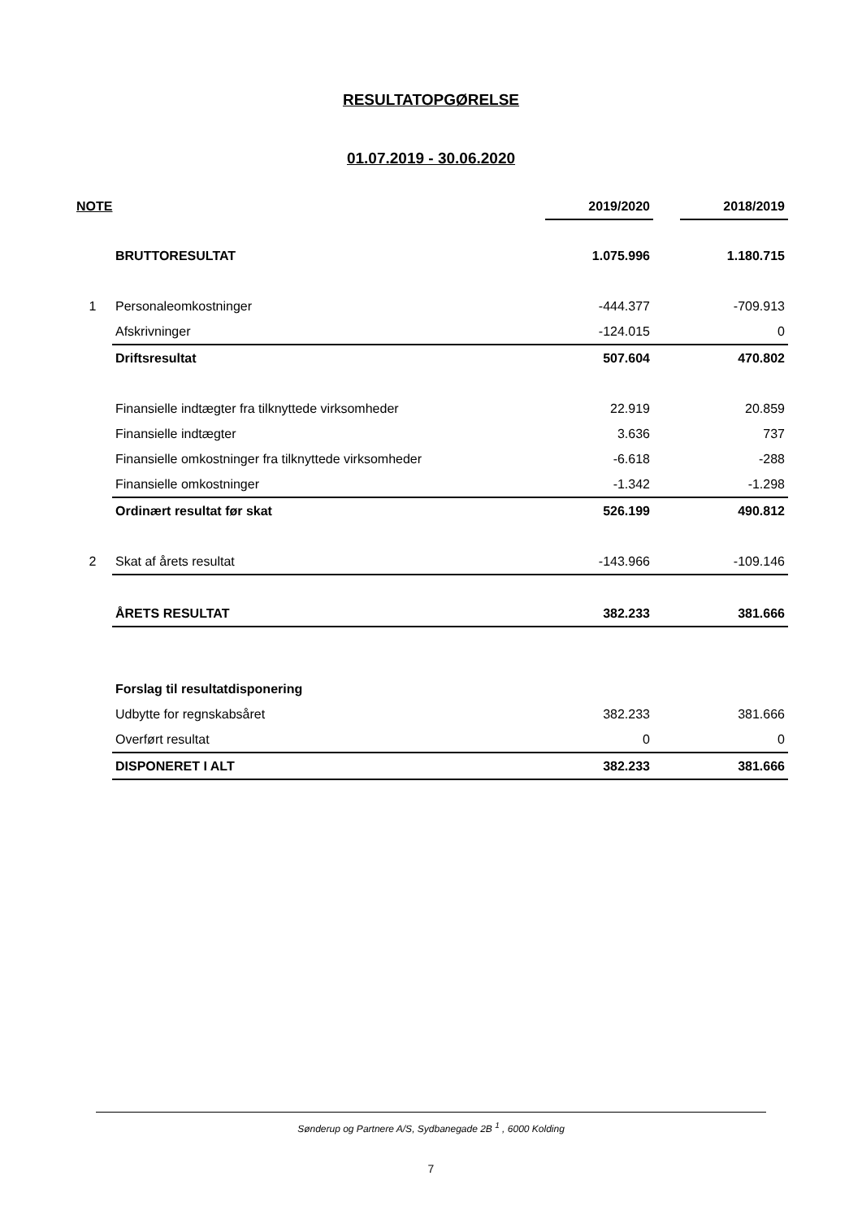RESULTATOPGØRELSE
01.07.2019 - 30.06.2020
| NOTE | | 2019/2020 | | 2018/2019 |
| --- | --- | --- | --- | --- |
| | BRUTTORESULTAT | 1.075.996 | | 1.180.715 |
| 1 | Personaleomkostninger | -444.377 | | -709.913 |
| | Afskrivninger | -124.015 | | 0 |
| | Driftsresultat | 507.604 | | 470.802 |
| | Finansielle indtægter fra tilknyttede virksomheder | 22.919 | | 20.859 |
| | Finansielle indtægter | 3.636 | | 737 |
| | Finansielle omkostninger fra tilknyttede virksomheder | -6.618 | | -288 |
| | Finansielle omkostninger | -1.342 | | -1.298 |
| | Ordinært resultat før skat | 526.199 | | 490.812 |
| 2 | Skat af årets resultat | -143.966 | | -109.146 |
| | ÅRETS RESULTAT | 382.233 | | 381.666 |
| | Forslag til resultatdisponering | | | |
| | Udbytte for regnskabsåret | 382.233 | | 381.666 |
| | Overført resultat | 0 | | 0 |
| | DISPONERET I ALT | 382.233 | | 381.666 |
Sønderup og Partnere A/S, Sydbanegade 2B <sup>1</sup> , 6000 Kolding
7